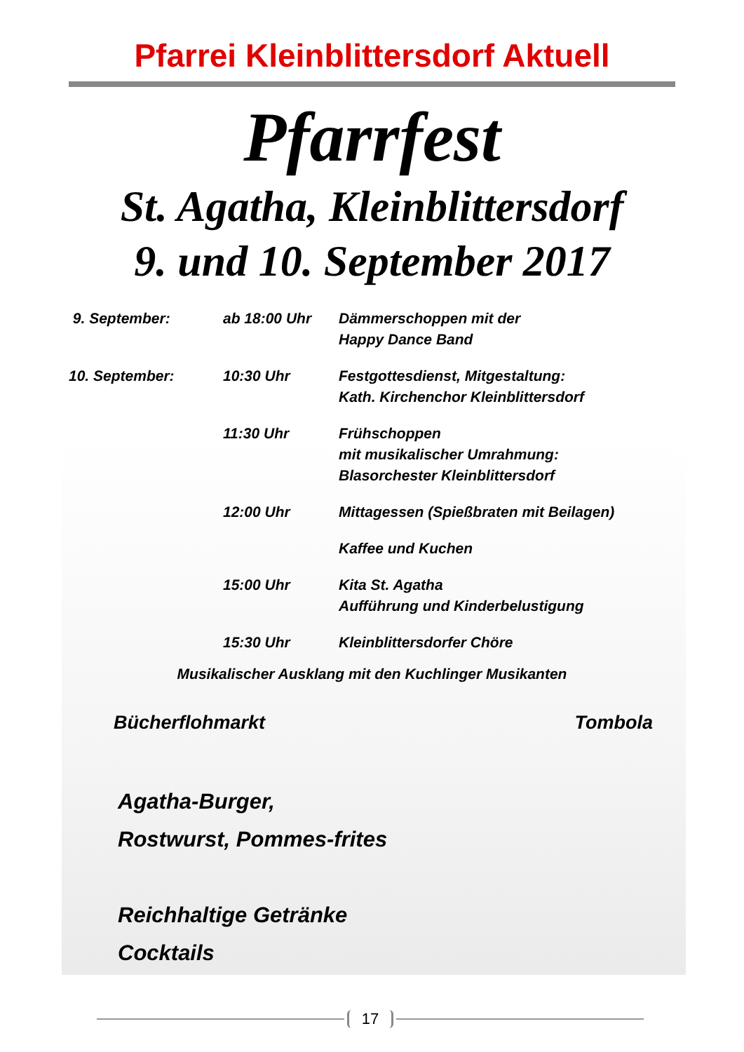Pfarrei Kleinblittersdorf Aktuell
Pfarrfest
St. Agatha, Kleinblittersdorf
9. und 10. September 2017
9. September: ab 18:00 Uhr Dämmerschoppen mit der
Happy Dance Band
10. September: 10:30 Uhr Festgottesdienst, Mitgestaltung:
Kath. Kirchenchor Kleinblittersdorf
11:30 Uhr Frühschoppen
mit musikalischer Umrahmung:
Blasorchester Kleinblittersdorf
12:00 Uhr Mittagessen (Spießbraten mit Beilagen)
Kaffee und Kuchen
15:00 Uhr Kita St. Agatha
Aufführung und Kinderbelustigung
15:30 Uhr Kleinblittersdorfer Chöre
Musikalischer Ausklang mit den Kuchlinger Musikanten
Bücherflohmarkt Tombola
Agatha-Burger,
Rostwurst, Pommes-frites
Reichhaltige Getränke
Cocktails
17